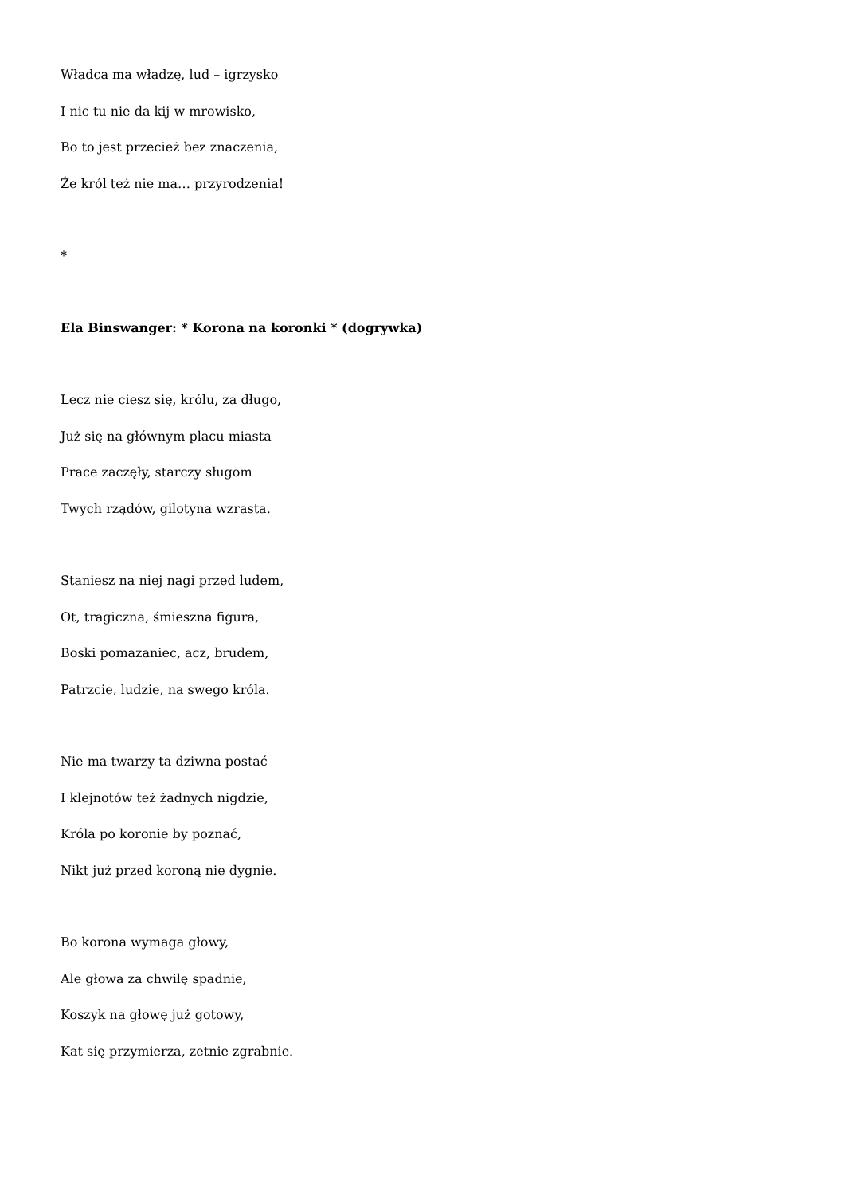Władca ma władzę, lud – igrzysko
I nic tu nie da kij w mrowisko,
Bo to jest przecież bez znaczenia,
Że król też nie ma… przyrodzenia!
*
Ela Binswanger: * Korona na koronki * (dogrywka)
Lecz nie ciesz się, królu, za długo,
Już się na głównym placu miasta
Prace zaczęły, starczy sługom
Twych rządów, gilotyna wzrasta.
Staniesz na niej nagi przed ludem,
Ot, tragiczna, śmieszna figura,
Boski pomazaniec, acz, brudem,
Patrzcie, ludzie, na swego króla.
Nie ma twarzy ta dziwna postać
I klejnotów też żadnych nigdzie,
Króla po koronie by poznać,
Nikt już przed koroną nie dygnie.
Bo korona wymaga głowy,
Ale głowa za chwilę spadnie,
Koszyk na głowę już gotowy,
Kat się przymierza, zetnie zgrabnie.